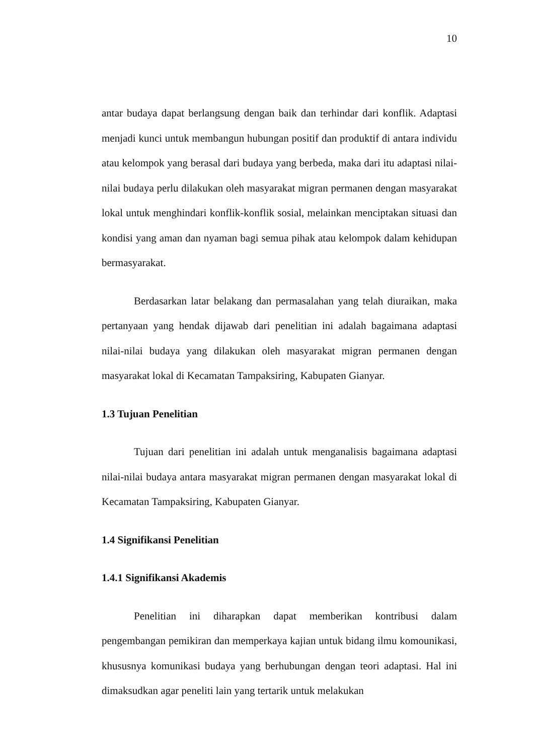10
antar budaya dapat berlangsung dengan baik dan terhindar dari konflik. Adaptasi menjadi kunci untuk membangun hubungan positif dan produktif di antara individu atau kelompok yang berasal dari budaya yang berbeda, maka dari itu adaptasi nilai-nilai budaya perlu dilakukan oleh masyarakat migran permanen dengan masyarakat lokal untuk menghindari konflik-konflik sosial, melainkan menciptakan situasi dan kondisi yang aman dan nyaman bagi semua pihak atau kelompok dalam kehidupan bermasyarakat.
Berdasarkan latar belakang dan permasalahan yang telah diuraikan, maka pertanyaan yang hendak dijawab dari penelitian ini adalah bagaimana adaptasi nilai-nilai budaya yang dilakukan oleh masyarakat migran permanen dengan masyarakat lokal di Kecamatan Tampaksiring, Kabupaten Gianyar.
1.3 Tujuan Penelitian
Tujuan dari penelitian ini adalah untuk menganalisis bagaimana adaptasi nilai-nilai budaya antara masyarakat migran permanen dengan masyarakat lokal di Kecamatan Tampaksiring, Kabupaten Gianyar.
1.4 Signifikansi Penelitian
1.4.1 Signifikansi Akademis
Penelitian ini diharapkan dapat memberikan kontribusi dalam pengembangan pemikiran dan memperkaya kajian untuk bidang ilmu komounikasi, khususnya komunikasi budaya yang berhubungan dengan teori adaptasi. Hal ini dimaksudkan agar peneliti lain yang tertarik untuk melakukan